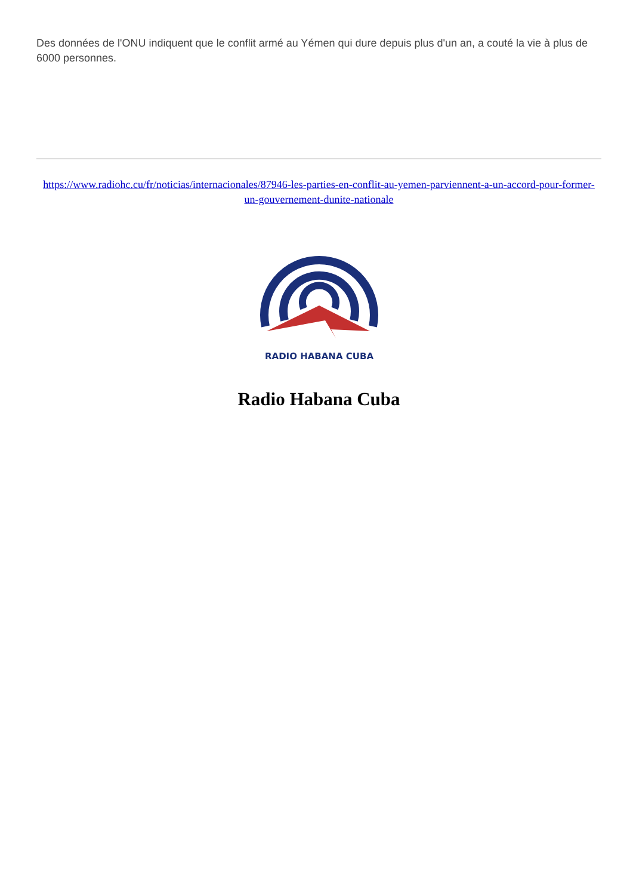Des données de l'ONU indiquent que le conflit armé au Yémen qui dure depuis plus d'un an, a couté la vie à plus de 6000 personnes.
https://www.radiohc.cu/fr/noticias/internacionales/87946-les-parties-en-conflit-au-yemen-parviennent-a-un-accord-pour-former-un-gouvernement-dunite-nationale
RADIO HABANA CUBA
Radio Habana Cuba